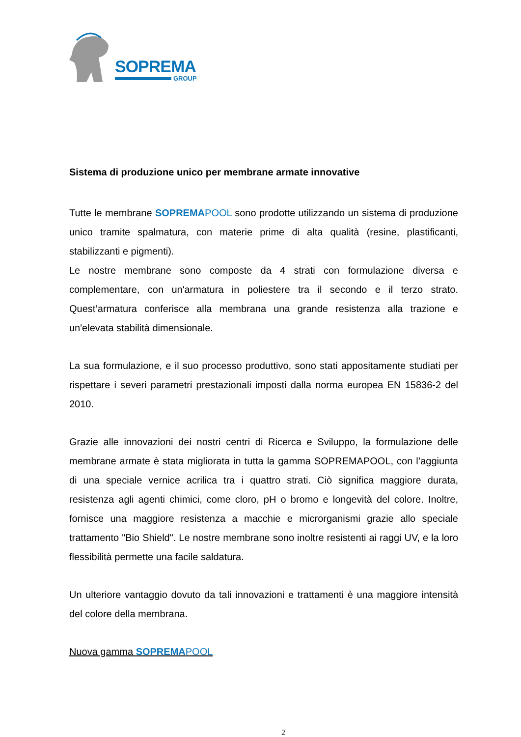SOPREMA
GROUP
Sistema di produzione unico per membrane armate innovative
Tutte le membrane SOPREMA POOL sono prodotte utilizzando un sistema di produzione unico tramite spalmatura, con materie prime di alta qualità (resine, plastificanti, stabilizzanti e pigmenti).
Le nostre membrane sono composte da 4 strati con formulazione diversa e complementare, con un'armatura in poliestere tra il secondo e il terzo strato. Quest’armatura conferisce alla membrana una grande resistenza alla trazione e un'elevata stabilità dimensionale.
La sua formulazione, e il suo processo produttivo, sono stati appositamente studiati per rispettare i severi parametri prestazionali imposti dalla norma europea EN 15836-2 del 2010.
Grazie alle innovazioni dei nostri centri di Ricerca e Sviluppo, la formulazione delle membrane armate è stata migliorata in tutta la gamma SOPREMAPOOL, con l’aggiunta di una speciale vernice acrilica tra i quattro strati. Ciò significa maggiore durata, resistenza agli agenti chimici, come cloro, pH o bromo e longevità del colore. Inoltre, fornisce una maggiore resistenza a macchie e microrganismi grazie allo speciale trattamento "Bio Shield". Le nostre membrane sono inoltre resistenti ai raggi UV, e la loro flessibilità permette una facile saldatura.
Un ulteriore vantaggio dovuto da tali innovazioni e trattamenti è una maggiore intensità del colore della membrana.
Nuova gamma SOPREMA POOL
2